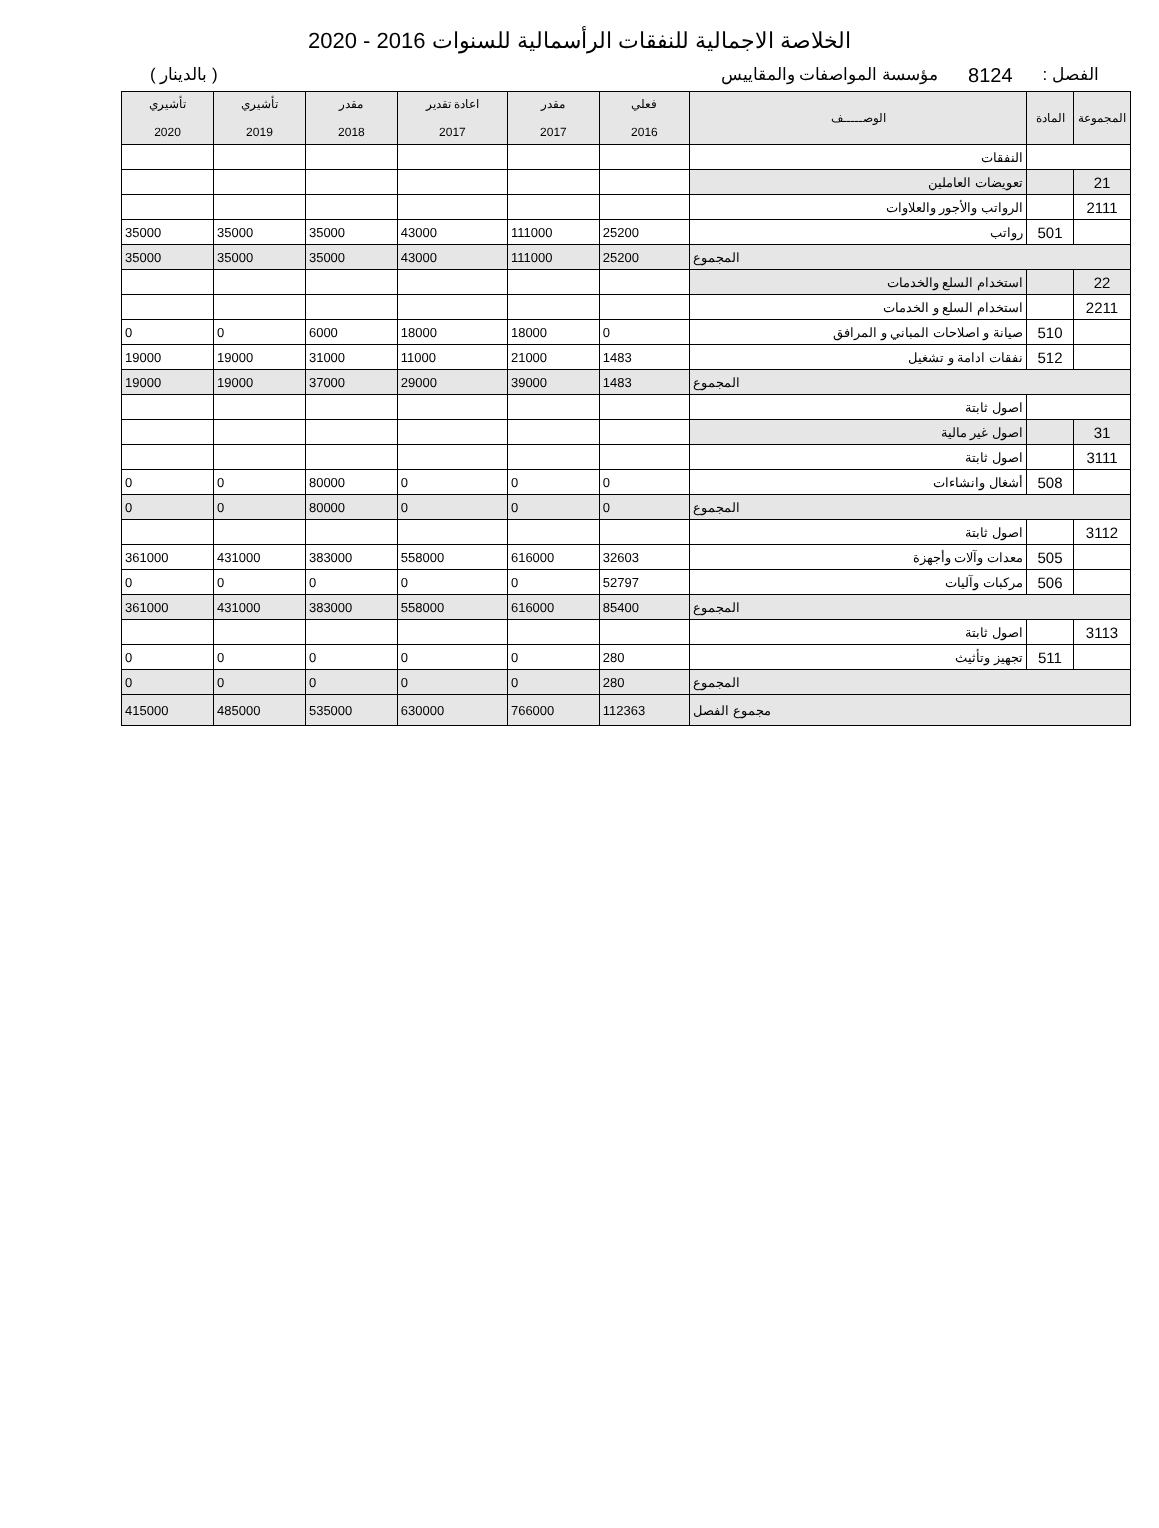الخلاصة الاجمالية للنفقات الرأسمالية للسنوات 2016 - 2020
الفصل : 8124 مؤسسة المواصفات والمقاييس ( بالدينار )
| المجموعة | المادة | الوصـــــف | فعلي 2016 | مقدر 2017 | اعادة تقدير 2017 | مقدر 2018 | تأشيري 2019 | تأشيري 2020 |
| --- | --- | --- | --- | --- | --- | --- | --- | --- |
| | | النفقات | | | | | | |
| 21 | | تعويضات العاملين | | | | | | |
| 2111 | | الرواتب والأجور والعلاوات | | | | | | |
| | 501 | رواتب | 25200 | 111000 | 43000 | 35000 | 35000 | 35000 |
| المجموع | | | 25200 | 111000 | 43000 | 35000 | 35000 | 35000 |
| 22 | | استخدام السلع والخدمات | | | | | | |
| 2211 | | استخدام السلع و الخدمات | | | | | | |
| | 510 | صيانة و اصلاحات المباني و المرافق | 0 | 18000 | 18000 | 6000 | 0 | 0 |
| | 512 | نفقات ادامة و تشغيل | 1483 | 21000 | 11000 | 31000 | 19000 | 19000 |
| المجموع | | | 1483 | 39000 | 29000 | 37000 | 19000 | 19000 |
| | | اصول ثابتة | | | | | | |
| 31 | | اصول غير مالية | | | | | | |
| 3111 | | اصول ثابتة | | | | | | |
| | 508 | أشغال وانشاءات | 0 | 0 | 0 | 80000 | 0 | 0 |
| المجموع | | | 0 | 0 | 0 | 80000 | 0 | 0 |
| 3112 | | اصول ثابتة | | | | | | |
| | 505 | معدات وآلات وأجهزة | 32603 | 616000 | 558000 | 383000 | 431000 | 361000 |
| | 506 | مركبات وآليات | 52797 | 0 | 0 | 0 | 0 | 0 |
| المجموع | | | 85400 | 616000 | 558000 | 383000 | 431000 | 361000 |
| 3113 | | اصول ثابتة | | | | | | |
| | 511 | تجهيز وتأثيث | 280 | 0 | 0 | 0 | 0 | 0 |
| المجموع | | | 280 | 0 | 0 | 0 | 0 | 0 |
| مجموع الفصل | | | 112363 | 766000 | 630000 | 535000 | 485000 | 415000 |